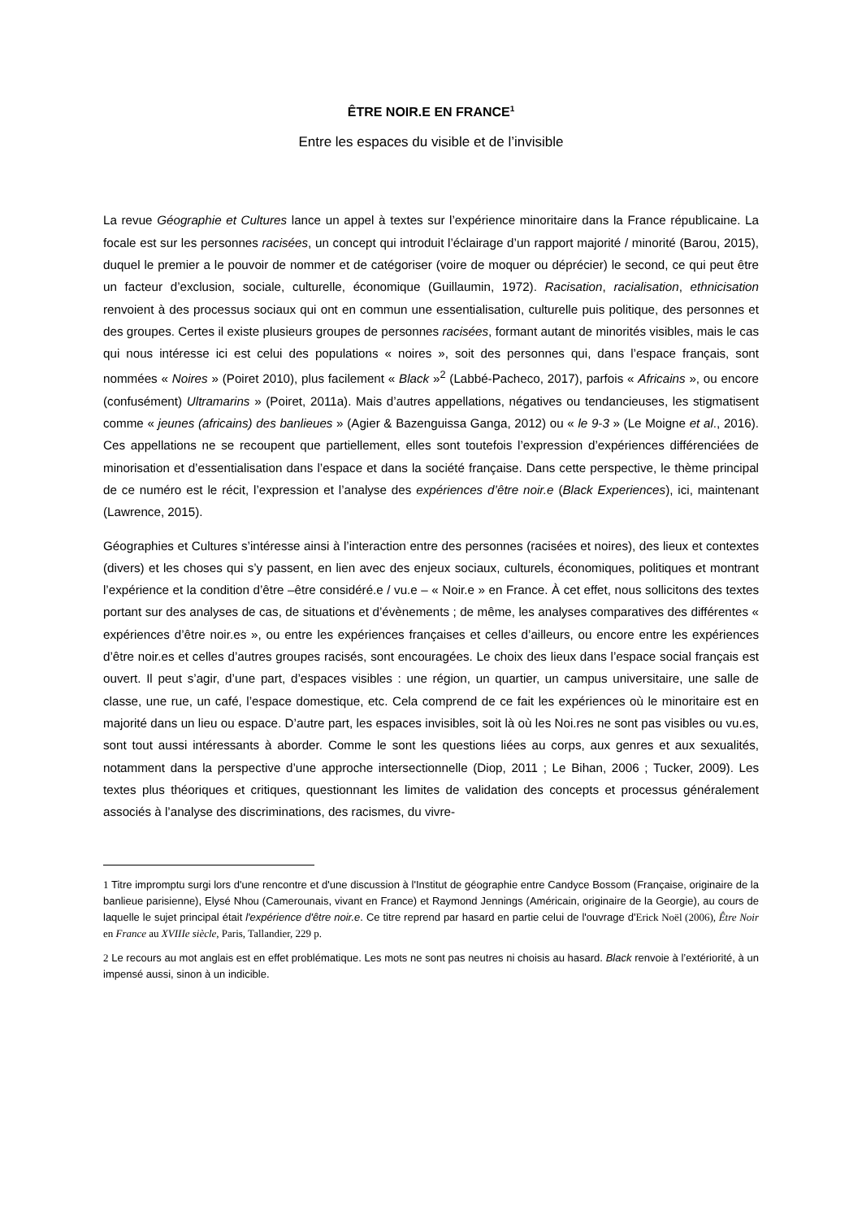ÊTRE NOIR.E EN FRANCE<sup>1</sup>
Entre les espaces du visible et de l’invisible
La revue Géographie et Cultures lance un appel à textes sur l’expérience minoritaire dans la France républicaine. La focale est sur les personnes racisées, un concept qui introduit l’éclairage d’un rapport majorité / minorité (Barou, 2015), duquel le premier a le pouvoir de nommer et de catégoriser (voire de moquer ou déprécier) le second, ce qui peut être un facteur d’exclusion, sociale, culturelle, économique (Guillaumin, 1972). Racisation, racialisation, ethnicisation renvoient à des processus sociaux qui ont en commun une essentialisation, culturelle puis politique, des personnes et des groupes. Certes il existe plusieurs groupes de personnes racisées, formant autant de minorités visibles, mais le cas qui nous intéresse ici est celui des populations « noires », soit des personnes qui, dans l’espace français, sont nommées « Noires » (Poiret 2010), plus facilement « Black »<sup>2</sup> (Labbé-Pacheco, 2017), parfois « Africains », ou encore (confusément) Ultramarins » (Poiret, 2011a). Mais d’autres appellations, négatives ou tendancieuses, les stigmatisent comme « jeunes (africains) des banlieues » (Agier & Bazenguissa Ganga, 2012) ou « le 9-3 » (Le Moigne et al., 2016). Ces appellations ne se recoupent que partiellement, elles sont toutefois l’expression d’expériences différenciées de minorisation et d’essentialisation dans l’espace et dans la société française. Dans cette perspective, le thème principal de ce numéro est le récit, l’expression et l’analyse des expériences d’être noir.e (Black Experiences), ici, maintenant (Lawrence, 2015).
Géographies et Cultures s’intéresse ainsi à l’interaction entre des personnes (racisées et noires), des lieux et contextes (divers) et les choses qui s’y passent, en lien avec des enjeux sociaux, culturels, économiques, politiques et montrant l’expérience et la condition d’être –être considéré.e / vu.e – « Noir.e » en France. À cet effet, nous sollicitons des textes portant sur des analyses de cas, de situations et d’évènements ; de même, les analyses comparatives des différentes « expériences d’être noir.es », ou entre les expériences françaises et celles d’ailleurs, ou encore entre les expériences d’être noir.es et celles d’autres groupes racisés, sont encouragées. Le choix des lieux dans l’espace social français est ouvert. Il peut s’agir, d’une part, d’espaces visibles : une région, un quartier, un campus universitaire, une salle de classe, une rue, un café, l’espace domestique, etc. Cela comprend de ce fait les expériences où le minoritaire est en majorité dans un lieu ou espace. D’autre part, les espaces invisibles, soit là où les Noi.res ne sont pas visibles ou vu.es, sont tout aussi intéressants à aborder. Comme le sont les questions liées au corps, aux genres et aux sexualités, notamment dans la perspective d’une approche intersectionnelle (Diop, 2011 ; Le Bihan, 2006 ; Tucker, 2009). Les textes plus théoriques et critiques, questionnant les limites de validation des concepts et processus généralement associés à l’analyse des discriminations, des racismes, du vivre-
1 Titre impromptu surgi lors d'une rencontre et d'une discussion à l'Institut de géographie entre Candyce Bossom (Française, originaire de la banlieue parisienne), Elysé Nhou (Camerounais, vivant en France) et Raymond Jennings (Américain, originaire de la Georgie), au cours de laquelle le sujet principal était l'expérience d'être noir.e. Ce titre reprend par hasard en partie celui de l'ouvrage d'Erick Noël (2006), Être Noir en France au XVIIIe siècle, Paris, Tallandier, 229 p.
2 Le recours au mot anglais est en effet problématique. Les mots ne sont pas neutres ni choisis au hasard. Black renvoie à l’extériorité, à un impensé aussi, sinon à un indicible.